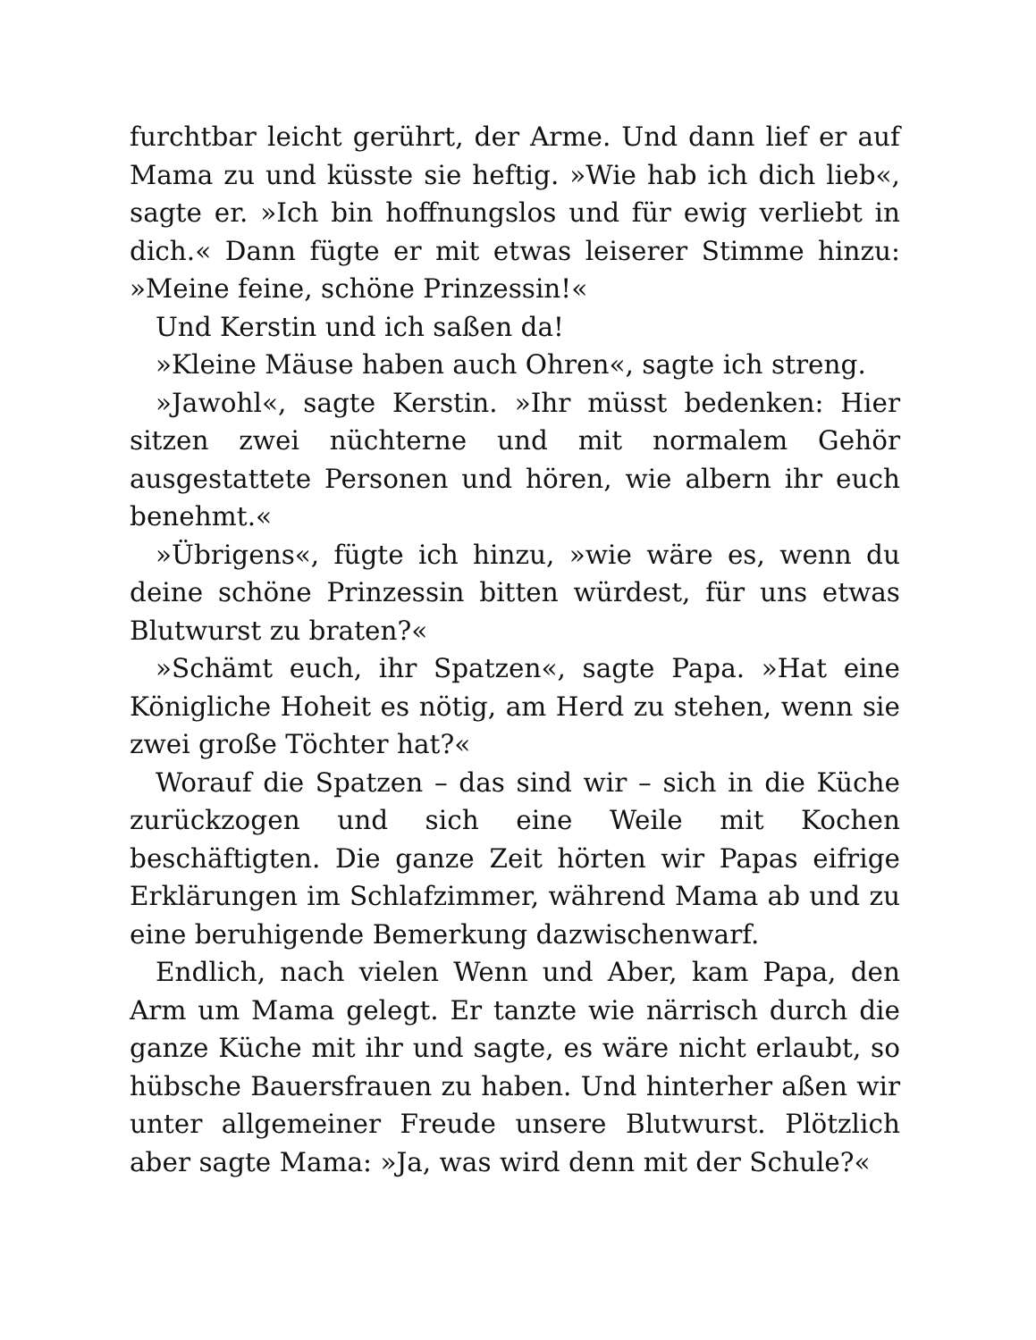furchtbar leicht gerührt, der Arme. Und dann lief er auf Mama zu und küsste sie heftig. »Wie hab ich dich lieb«, sagte er. »Ich bin hoffnungslos und für ewig verliebt in dich.« Dann fügte er mit etwas leiserer Stimme hinzu: »Meine feine, schöne Prinzessin!«
Und Kerstin und ich saßen da!
»Kleine Mäuse haben auch Ohren«, sagte ich streng.
»Jawohl«, sagte Kerstin. »Ihr müsst bedenken: Hier sitzen zwei nüchterne und mit normalem Gehör ausgestattete Personen und hören, wie albern ihr euch benehmt.«
»Übrigens«, fügte ich hinzu, »wie wäre es, wenn du deine schöne Prinzessin bitten würdest, für uns etwas Blutwurst zu braten?«
»Schämt euch, ihr Spatzen«, sagte Papa. »Hat eine Königliche Hoheit es nötig, am Herd zu stehen, wenn sie zwei große Töchter hat?«
Worauf die Spatzen – das sind wir – sich in die Küche zurückzogen und sich eine Weile mit Kochen beschäftigten. Die ganze Zeit hörten wir Papas eifrige Erklärungen im Schlafzimmer, während Mama ab und zu eine beruhigende Bemerkung dazwischenwarf.
Endlich, nach vielen Wenn und Aber, kam Papa, den Arm um Mama gelegt. Er tanzte wie närrisch durch die ganze Küche mit ihr und sagte, es wäre nicht erlaubt, so hübsche Bauersfrauen zu haben. Und hinterher aßen wir unter allgemeiner Freude unsere Blutwurst. Plötzlich aber sagte Mama: »Ja, was wird denn mit der Schule?«